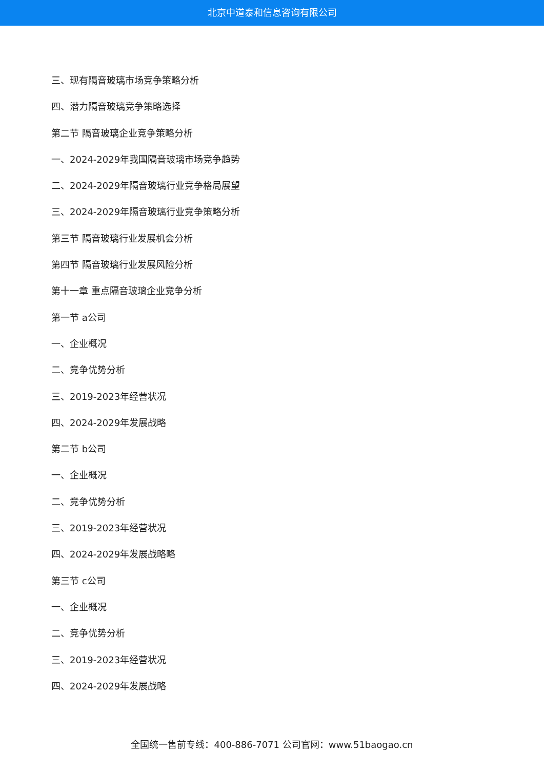北京中道泰和信息咨询有限公司
三、现有隔音玻璃市场竞争策略分析
四、潜力隔音玻璃竞争策略选择
第二节 隔音玻璃企业竞争策略分析
一、2024-2029年我国隔音玻璃市场竞争趋势
二、2024-2029年隔音玻璃行业竞争格局展望
三、2024-2029年隔音玻璃行业竞争策略分析
第三节 隔音玻璃行业发展机会分析
第四节 隔音玻璃行业发展风险分析
第十一章 重点隔音玻璃企业竞争分析
第一节 a公司
一、企业概况
二、竞争优势分析
三、2019-2023年经营状况
四、2024-2029年发展战略
第二节 b公司
一、企业概况
二、竞争优势分析
三、2019-2023年经营状况
四、2024-2029年发展战略略
第三节 c公司
一、企业概况
二、竞争优势分析
三、2019-2023年经营状况
四、2024-2029年发展战略
全国统一售前专线：400-886-7071 公司官网：www.51baogao.cn